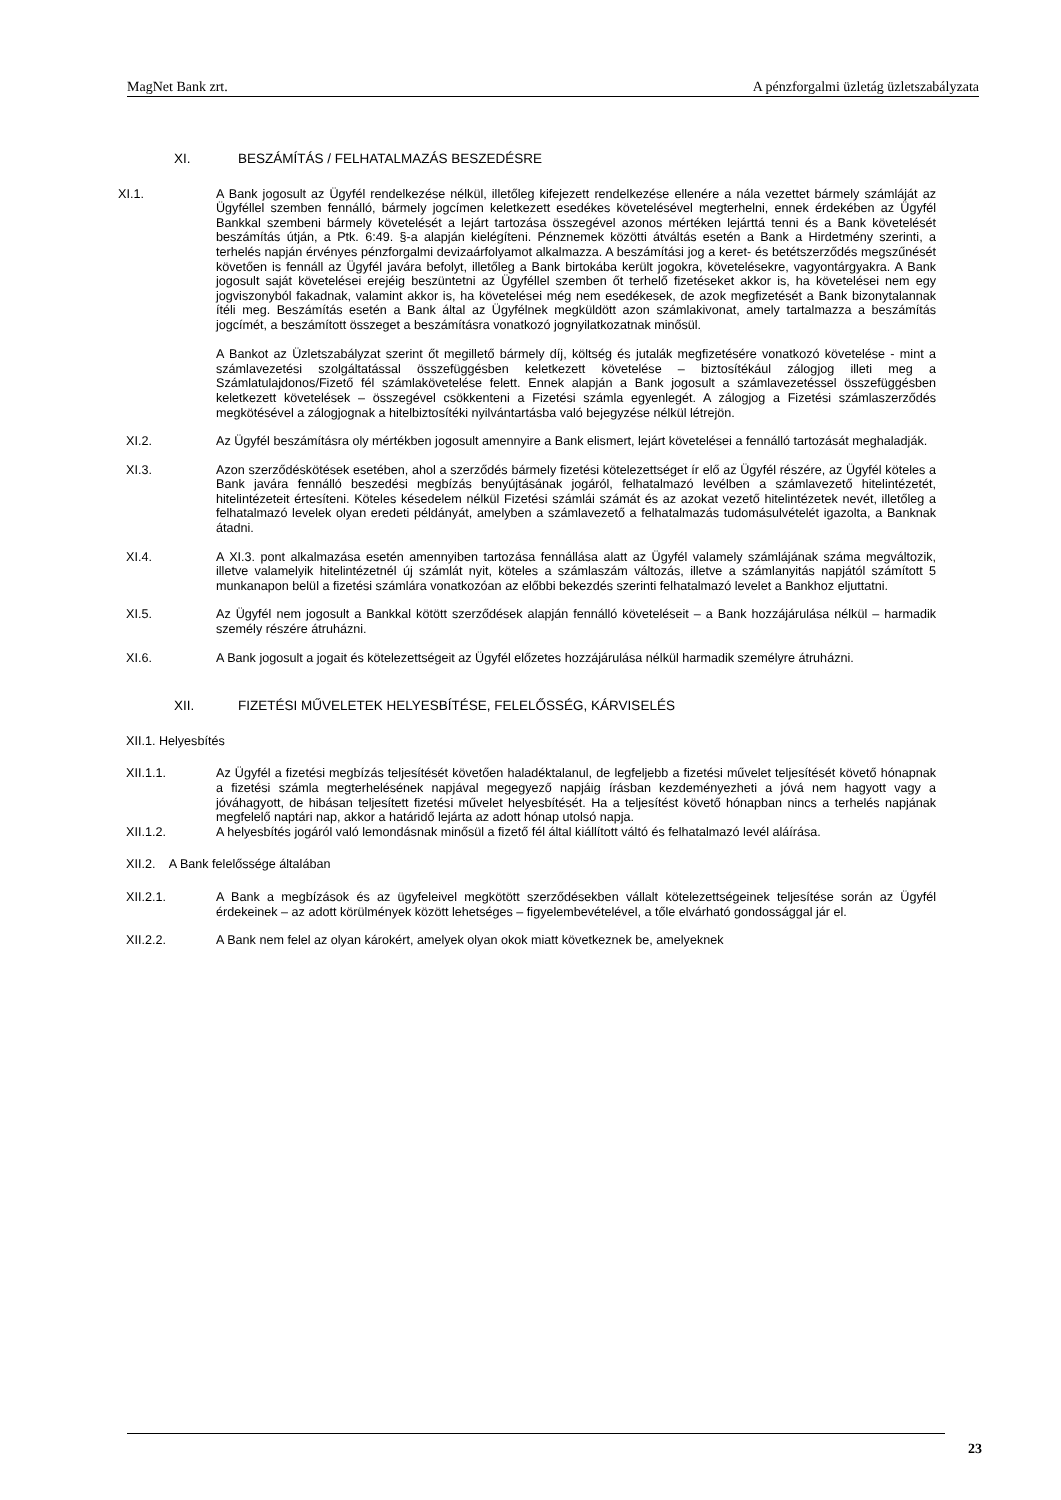MagNet Bank zrt. A pénzforgalmi üzletág üzletszabályzata
XI. BESZÁMÍTÁS / FELHATALMAZÁS BESZEDÉSRE
XI.1. A Bank jogosult az Ügyfél rendelkezése nélkül, illetőleg kifejezett rendelkezése ellenére a nála vezettet bármely számláját az Ügyféllel szemben fennálló, bármely jogcímen keletkezett esedékes követelésével megterhelni, ennek érdekében az Ügyfél Bankkal szembeni bármely követelését a lejárt tartozása összegével azonos mértéken lejárttá tenni és a Bank követelését beszámítás útján, a Ptk. 6:49. §-a alapján kielégíteni. Pénznemek közötti átváltás esetén a Bank a Hirdetmény szerinti, a terhelés napján érvényes pénzforgalmi devizaárfolyamot alkalmazza. A beszámítási jog a keret- és betétszerződés megszűnését követően is fennáll az Ügyfél javára befolyt, illetőleg a Bank birtokába került jogokra, követelésekre, vagyontárgyakra. A Bank jogosult saját követelései erejéig beszüntetni az Ügyféllel szemben őt terhelő fizetéseket akkor is, ha követelései nem egy jogviszonyból fakadnak, valamint akkor is, ha követelései még nem esedékesek, de azok megfizetését a Bank bizonytalannak ítéli meg. Beszámítás esetén a Bank által az Ügyfélnek megküldött azon számlakivonat, amely tartalmazza a beszámítás jogcímét, a beszámított összeget a beszámításra vonatkozó jognyilatkozatnak minősül.
A Bankot az Üzletszabályzat szerint őt megillető bármely díj, költség és jutalák megfizetésére vonatkozó követelése - mint a számlavezetési szolgáltatással összefüggésben keletkezett követelése – biztosítékául zálogjog illeti meg a Számlatulajdonos/Fizető fél számlakövetelése felett. Ennek alapján a Bank jogosult a számlavezetéssel összefüggésben keletkezett követelések – összegével csökkenteni a Fizetési számla egyenlegét. A zálogjog a Fizetési számlaszerződés megkötésével a zálogjognak a hitelbiztosítéki nyilvántartásba való bejegyzése nélkül létrejön.
XI.2. Az Ügyfél beszámításra oly mértékben jogosult amennyire a Bank elismert, lejárt követelései a fennálló tartozását meghaladják.
XI.3. Azon szerződéskötések esetében, ahol a szerződés bármely fizetési kötelezettséget ír elő az Ügyfél részére, az Ügyfél köteles a Bank javára fennálló beszedési megbízás benyújtásának jogáról, felhatalmazó levélben a számlavezető hitelintézetét, hitelintézeteit értesíteni. Köteles késedelem nélkül Fizetési számlái számát és az azokat vezető hitelintézetek nevét, illetőleg a felhatalmazó levelek olyan eredeti példányát, amelyben a számlavezető a felhatalmazás tudomásulvételét igazolta, a Banknak átadni.
XI.4. A XI.3. pont alkalmazása esetén amennyiben tartozása fennállása alatt az Ügyfél valamely számlájának száma megváltozik, illetve valamelyik hitelintézetnél új számlát nyit, köteles a számlaszám változás, illetve a számlanyitás napjától számított 5 munkanapon belül a fizetési számlára vonatkozóan az előbbi bekezdés szerinti felhatalmazó levelet a Bankhoz eljuttatni.
XI.5. Az Ügyfél nem jogosult a Bankkal kötött szerződések alapján fennálló követeléseit – a Bank hozzájárulása nélkül – harmadik személy részére átruházni.
XI.6. A Bank jogosult a jogait és kötelezettségeit az Ügyfél előzetes hozzájárulása nélkül harmadik személyre átruházni.
XII. FIZETÉSI MŰVELETEK HELYESBÍTÉSE, FELELŐSSÉG, KÁRVISELÉS
XII.1. Helyesbítés
XII.1.1. Az Ügyfél a fizetési megbízás teljesítését követően haladéktalanul, de legfeljebb a fizetési művelet teljesítését követő hónapnak a fizetési számla megterhelésének napjával megegyező napjáig írásban kezdeményezheti a jóvá nem hagyott vagy a jóváhagyott, de hibásan teljesített fizetési művelet helyesbítését. Ha a teljesítést követő hónapban nincs a terhelés napjának megfelelő naptári nap, akkor a határidő lejárta az adott hónap utolsó napja.
XII.1.2. A helyesbítés jogáról való lemondásnak minősül a fizető fél által kiállított váltó és felhatalmazó levél aláírása.
XII.2. A Bank felelőssége általában
XII.2.1. A Bank a megbízások és az ügyfeleivel megkötött szerződésekben vállalt kötelezettségeinek teljesítése során az Ügyfél érdekeinek – az adott körülmények között lehetséges – figyelembevételével, a tőle elvárható gondossággal jár el.
XII.2.2. A Bank nem felel az olyan károkért, amelyek olyan okok miatt következnek be, amelyeknek
23